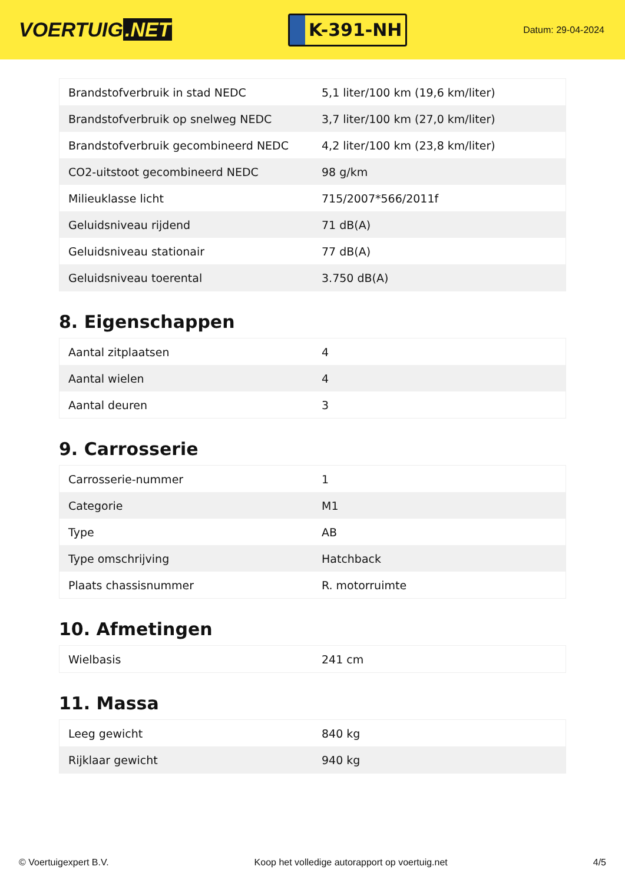VOERTUIG.NET
K-391-NH
Datum: 29-04-2024
| Brandstofverbruik in stad NEDC | 5,1 liter/100 km (19,6 km/liter) |
| Brandstofverbruik op snelweg NEDC | 3,7 liter/100 km (27,0 km/liter) |
| Brandstofverbruik gecombineerd NEDC | 4,2 liter/100 km (23,8 km/liter) |
| CO2-uitstoot gecombineerd NEDC | 98 g/km |
| Milieuklasse licht | 715/2007*566/2011f |
| Geluidsniveau rijdend | 71 dB(A) |
| Geluidsniveau stationair | 77 dB(A) |
| Geluidsniveau toerental | 3.750 dB(A) |
8. Eigenschappen
| Aantal zitplaatsen | 4 |
| Aantal wielen | 4 |
| Aantal deuren | 3 |
9. Carrosserie
| Carrosserie-nummer | 1 |
| Categorie | M1 |
| Type | AB |
| Type omschrijving | Hatchback |
| Plaats chassisnummer | R. motorruimte |
10. Afmetingen
| Wielbasis | 241 cm |
11. Massa
| Leeg gewicht | 840 kg |
| Rijklaar gewicht | 940 kg |
© Voertuigexpert B.V. Koop het volledige autorapport op voertuig.net 4/5